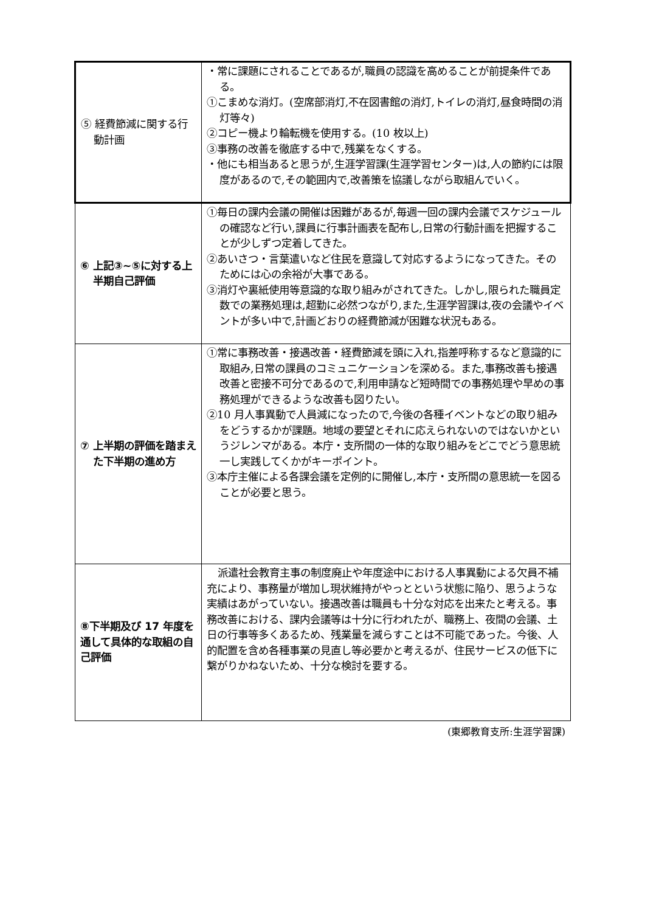| ⑤ 経費節減に関する行動計画 | ・常に課題にされることであるが,職員の認識を高めることが前提条件である。 ①こまめな消灯。(空席部消灯,不在図書館の消灯,トイレの消灯,昼食時間の消灯等々) ②コピー機より輪転機を使用する。(10 枚以上) ③事務の改善を徹底する中で,残業をなくする。 ・他にも相当あると思うが,生涯学習課(生涯学習センター)は,人の節約には限度があるので,その範囲内で,改善策を協議しながら取組んでいく。 |
| ⑥ 上記③~⑤に対する上半期自己評価 | ①毎日の課内会議の開催は困難があるが,毎週一回の課内会議でスケジュールの確認など行い,課員に行事計画表を配布し,日常の行動計画を把握することが少しずつ定着してきた。 ②あいさつ・言葉遣いなど住民を意識して対応するようになってきた。そのためには心の余裕が大事である。 ③消灯や裏紙使用等意識的な取り組みがされてきた。しかし,限られた職員定数での業務処理は,超勤に必然つながり,また,生涯学習課は,夜の会議やイベントが多い中で,計画どおりの経費節減が困難な状況もある。 |
| ⑦ 上半期の評価を踏まえた下半期の進め方 | ①常に事務改善・接遇改善・経費節減を頭に入れ,指差呼称するなど意識的に取組み,日常の課員のコミュニケーションを深める。また,事務改善も接遇改善と密接不可分であるので,利用申請など短時間での事務処理や早めの事務処理ができるような改善も図りたい。 ②10 月人事異動で人員減になったので,今後の各種イベントなどの取り組みをどうするかが課題。地域の要望とそれに応えられないのではないかというジレンマがある。本庁・支所間の一体的な取り組みをどこでどう意思統一し実践してくかがキーポイント。 ③本庁主催による各課会議を定例的に開催し,本庁・支所間の意思統一を図ることが必要と思う。 |
| ⑧下半期及び 17 年度を通して具体的な取組の自己評価 | 派遣社会教育主事の制度廃止や年度途中における人事異動による欠員不補充により、事務量が増加し現状維持がやっとという状態に陥り、思うような実績はあがっていない。接遇改善は職員も十分な対応を出来たと考える。事務改善における、課内会議等は十分に行われたが、職務上、夜間の会議、土日の行事等多くあるため、残業量を減らすことは不可能であった。今後、人的配置を含め各種事業の見直し等必要かと考えるが、住民サービスの低下に繋がりかねないため、十分な検討を要する。 |
(東郷教育支所:生涯学習課)